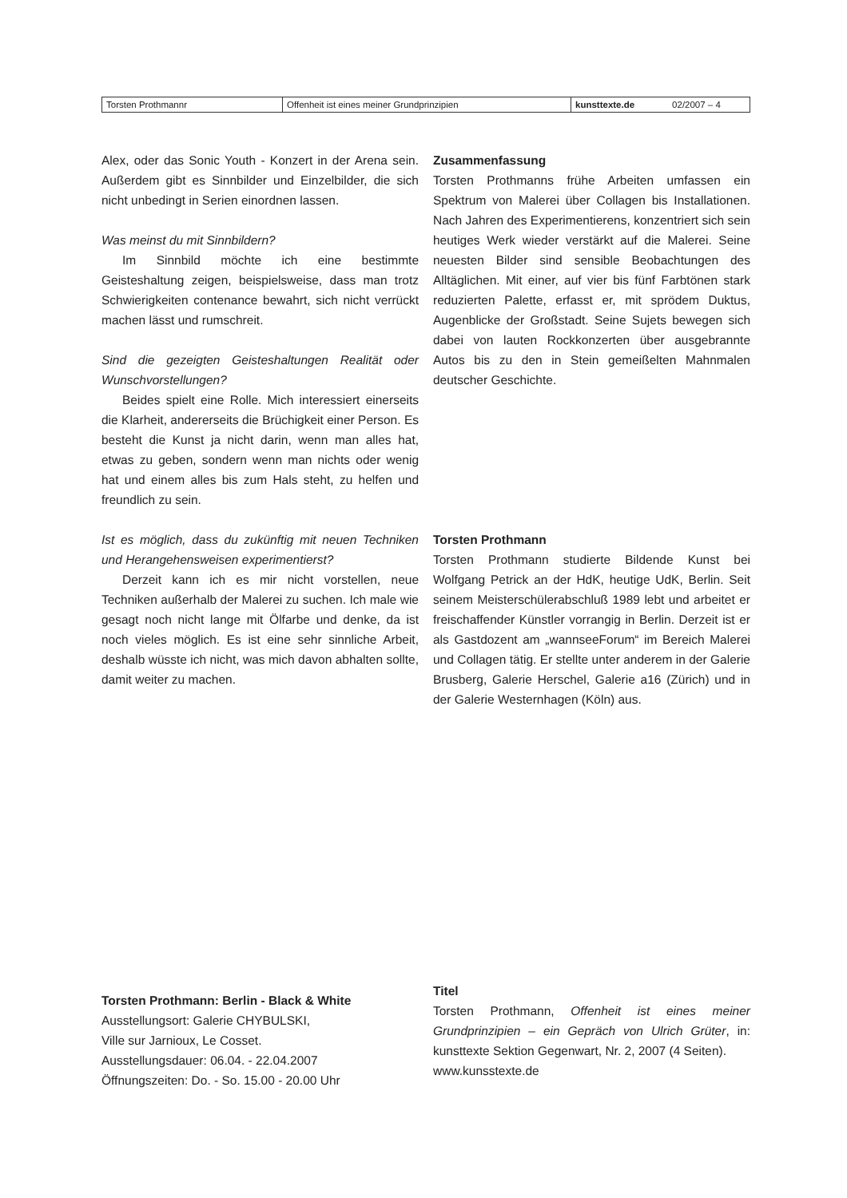| Torsten Prothmannr | Offenheit ist eines meiner Grundprinzipien | kunsttexte.de | 02/2007 – 4 |
Alex, oder das Sonic Youth - Konzert in der Arena sein. Außerdem gibt es Sinnbilder und Einzelbilder, die sich nicht unbedingt in Serien einordnen lassen.
Was meinst du mit Sinnbildern?
Im Sinnbild möchte ich eine bestimmte Geisteshaltung zeigen, beispielsweise, dass man trotz Schwierigkeiten contenance bewahrt, sich nicht verrückt machen lässt und rumschreit.
Sind die gezeigten Geisteshaltungen Realität oder Wunschvorstellungen?
Beides spielt eine Rolle. Mich interessiert einerseits die Klarheit, andererseits die Brüchigkeit einer Person. Es besteht die Kunst ja nicht darin, wenn man alles hat, etwas zu geben, sondern wenn man nichts oder wenig hat und einem alles bis zum Hals steht, zu helfen und freundlich zu sein.
Ist es möglich, dass du zukünftig mit neuen Techniken und Herangehensweisen experimentierst?
Derzeit kann ich es mir nicht vorstellen, neue Techniken außerhalb der Malerei zu suchen. Ich male wie gesagt noch nicht lange mit Ölfarbe und denke, da ist noch vieles möglich. Es ist eine sehr sinnliche Arbeit, deshalb wüsste ich nicht, was mich davon abhalten sollte, damit weiter zu machen.
Zusammenfassung
Torsten Prothmanns frühe Arbeiten umfassen ein Spektrum von Malerei über Collagen bis Installationen. Nach Jahren des Experimentierens, konzentriert sich sein heutiges Werk wieder verstärkt auf die Malerei. Seine neuesten Bilder sind sensible Beobachtungen des Alltäglichen. Mit einer, auf vier bis fünf Farbtönen stark reduzierten Palette, erfasst er, mit sprödem Duktus, Augenblicke der Großstadt. Seine Sujets bewegen sich dabei von lauten Rockkonzerten über ausgebrannte Autos bis zu den in Stein gemeißelten Mahnmalen deutscher Geschichte.
Torsten Prothmann
Torsten Prothmann studierte Bildende Kunst bei Wolfgang Petrick an der HdK, heutige UdK, Berlin. Seit seinem Meisterschülerabschluß 1989 lebt und arbeitet er freischaffender Künstler vorrangig in Berlin. Derzeit ist er als Gastdozent am „wannseeForum“ im Bereich Malerei und Collagen tätig. Er stellte unter anderem in der Galerie Brusberg, Galerie Herschel, Galerie a16 (Zürich) und in der Galerie Westernhagen (Köln) aus.
Torsten Prothmann: Berlin - Black & White
Ausstellungsort: Galerie CHYBULSKI,
Ville sur Jarnioux, Le Cosset.
Ausstellungsdauer: 06.04. - 22.04.2007
Öffnungszeiten: Do. - So. 15.00 - 20.00 Uhr
Titel
Torsten Prothmann, Offenheit ist eines meiner Grundprinzipien – ein Gepräch von Ulrich Grüter, in: kunsttexte Sektion Gegenwart, Nr. 2, 2007 (4 Seiten).
www.kunsstexte.de